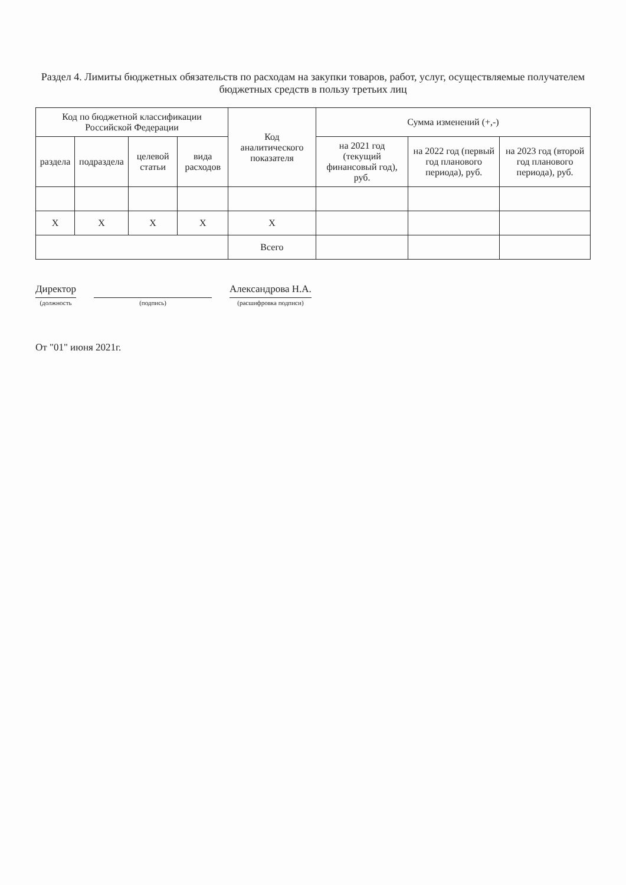Раздел 4. Лимиты бюджетных обязательств по расходам на закупки товаров, работ, услуг, осуществляемые получателем бюджетных средств в пользу третьих лиц
| Код по бюджетной классификации Российской Федерации | | | | Код аналитического показателя | Сумма изменений (+,-) | | |
| --- | --- | --- | --- | --- | --- | --- | --- |
| раздела | подраздела | целевой статьи | вида расходов | | на 2021 год (текущий финансовый год), руб. | на 2022 год (первый год планового периода), руб. | на 2023 год (второй год планового периода), руб. |
| X | X | X | X | X | | | |
| | | | | Всего | | | |
Директор
(должность
(подпись)
Александрова Н.А.
(расшифровка подписи)
От "01" июня 2021г.